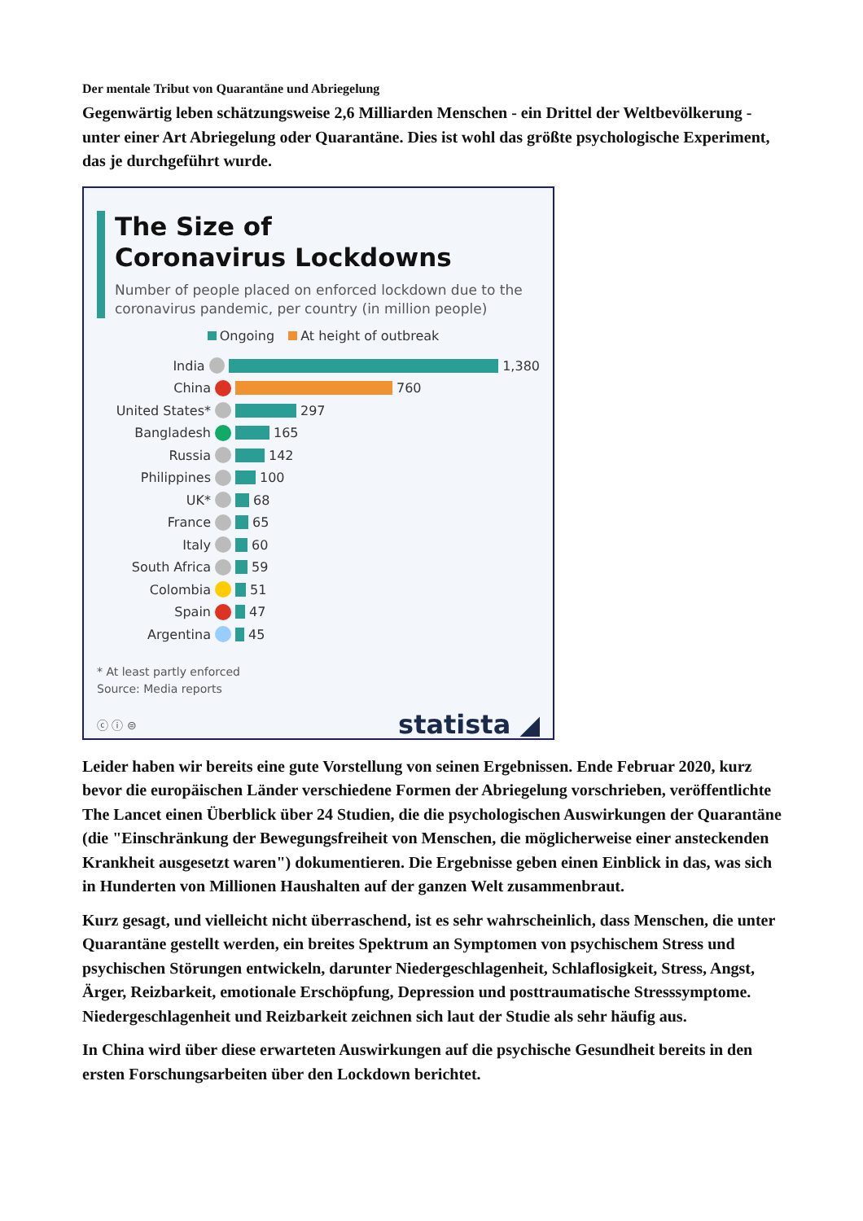Der mentale Tribut von Quarantäne und Abriegelung
Gegenwärtig leben schätzungsweise 2,6 Milliarden Menschen - ein Drittel der Weltbevölkerung - unter einer Art Abriegelung oder Quarantäne. Dies ist wohl das größte psychologische Experiment, das je durchgeführt wurde.
The Size of
Coronavirus Lockdowns
Number of people placed on enforced lockdown due to the coronavirus pandemic, per country (in million people)
Ongoing At height of outbreak
India 1,380
China 760
United States* 297
Bangladesh 165
Russia 142
Philippines 100
UK* 68
France 65
Italy 60
South Africa 59
Colombia 51
Spain 47
Argentina 45
* At least partly enforced
Source: Media reports
ⓒ ⓘ ⊜ statista ◢
Leider haben wir bereits eine gute Vorstellung von seinen Ergebnissen. Ende Februar 2020, kurz bevor die europäischen Länder verschiedene Formen der Abriegelung vorschrieben, veröffentlichte The Lancet einen Überblick über 24 Studien, die die psychologischen Auswirkungen der Quarantäne (die "Einschränkung der Bewegungsfreiheit von Menschen, die möglicherweise einer ansteckenden Krankheit ausgesetzt waren") dokumentieren. Die Ergebnisse geben einen Einblick in das, was sich in Hunderten von Millionen Haushalten auf der ganzen Welt zusammenbraut.
Kurz gesagt, und vielleicht nicht überraschend, ist es sehr wahrscheinlich, dass Menschen, die unter Quarantäne gestellt werden, ein breites Spektrum an Symptomen von psychischem Stress und psychischen Störungen entwickeln, darunter Niedergeschlagenheit, Schlaflosigkeit, Stress, Angst, Ärger, Reizbarkeit, emotionale Erschöpfung, Depression und posttraumatische Stresssymptome. Niedergeschlagenheit und Reizbarkeit zeichnen sich laut der Studie als sehr häufig aus.
In China wird über diese erwarteten Auswirkungen auf die psychische Gesundheit bereits in den ersten Forschungsarbeiten über den Lockdown berichtet.